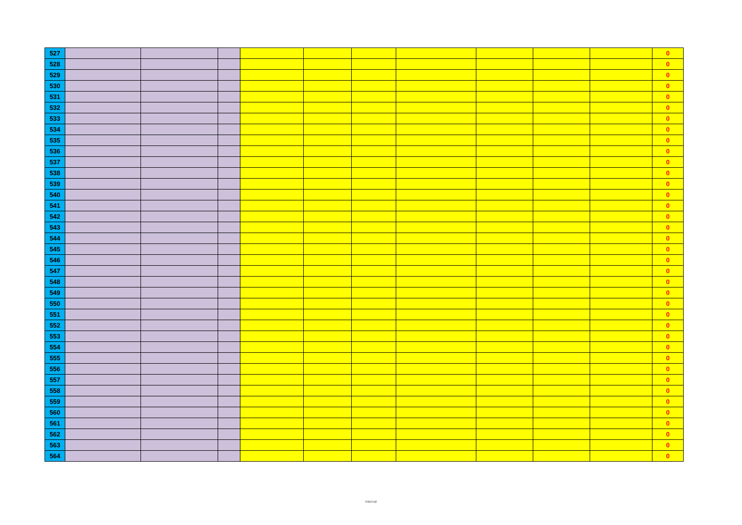| 527 | | | | | | | | | | | 0 |
| 528 | | | | | | | | | | | 0 |
| 529 | | | | | | | | | | | 0 |
| 530 | | | | | | | | | | | 0 |
| 531 | | | | | | | | | | | 0 |
| 532 | | | | | | | | | | | 0 |
| 533 | | | | | | | | | | | 0 |
| 534 | | | | | | | | | | | 0 |
| 535 | | | | | | | | | | | 0 |
| 536 | | | | | | | | | | | 0 |
| 537 | | | | | | | | | | | 0 |
| 538 | | | | | | | | | | | 0 |
| 539 | | | | | | | | | | | 0 |
| 540 | | | | | | | | | | | 0 |
| 541 | | | | | | | | | | | 0 |
| 542 | | | | | | | | | | | 0 |
| 543 | | | | | | | | | | | 0 |
| 544 | | | | | | | | | | | 0 |
| 545 | | | | | | | | | | | 0 |
| 546 | | | | | | | | | | | 0 |
| 547 | | | | | | | | | | | 0 |
| 548 | | | | | | | | | | | 0 |
| 549 | | | | | | | | | | | 0 |
| 550 | | | | | | | | | | | 0 |
| 551 | | | | | | | | | | | 0 |
| 552 | | | | | | | | | | | 0 |
| 553 | | | | | | | | | | | 0 |
| 554 | | | | | | | | | | | 0 |
| 555 | | | | | | | | | | | 0 |
| 556 | | | | | | | | | | | 0 |
| 557 | | | | | | | | | | | 0 |
| 558 | | | | | | | | | | | 0 |
| 559 | | | | | | | | | | | 0 |
| 560 | | | | | | | | | | | 0 |
| 561 | | | | | | | | | | | 0 |
| 562 | | | | | | | | | | | 0 |
| 563 | | | | | | | | | | | 0 |
| 564 | | | | | | | | | | | 0 |
Internal